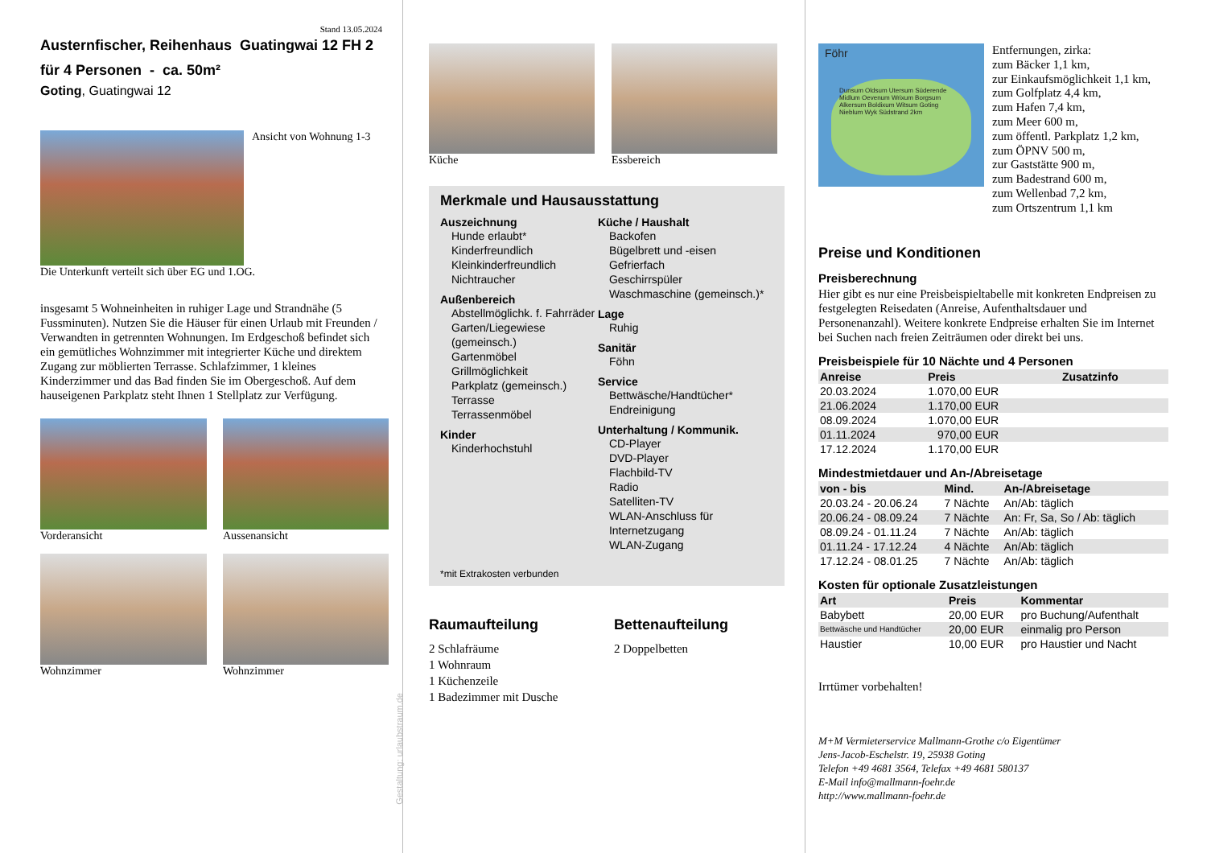Stand 13.05.2024
Austernfischer, Reihenhaus Guatingwai 12 FH 2
für 4 Personen - ca. 50m²
Goting, Guatingwai 12
Ansicht von Wohnung 1-3
Die Unterkunft verteilt sich über EG und 1.OG.
insgesamt 5 Wohneinheiten in ruhiger Lage und Strandnähe (5 Fussminuten). Nutzen Sie die Häuser für einen Urlaub mit Freunden / Verwandten in getrennten Wohnungen. Im Erdgeschoß befindet sich ein gemütliches Wohnzimmer mit integrierter Küche und direktem Zugang zur möblierten Terrasse. Schlafzimmer, 1 kleines Kinderzimmer und das Bad finden Sie im Obergeschoß. Auf dem hauseigenen Parkplatz steht Ihnen 1 Stellplatz zur Verfügung.
Vorderansicht Aussenansicht
Wohnzimmer Wohnzimmer
Gestaltung: urlaubstraum.de
Küche Essbereich
Merkmale und Hausausstattung
Auszeichnung
Hunde erlaubt*
Kinderfreundlich
Kleinkinderfreundlich
Nichtraucher
Außenbereich
Abstellmöglichk. f. Fahrräder
Garten/Liegewiese (gemeinsch.)
Gartenmöbel
Grillmöglichkeit
Parkplatz (gemeinsch.)
Terrasse
Terrassenmöbel
Kinder
Kinderhochstuhl
Küche / Haushalt
Backofen
Bügelbrett und -eisen
Gefrierfach
Geschirrspüler
Waschmaschine (gemeinsch.)*
Lage
Ruhig
Sanitär
Föhn
Service
Bettwäsche/Handtücher*
Endreinigung
Unterhaltung / Kommunik.
CD-Player
DVD-Player
Flachbild-TV
Radio
Satelliten-TV
WLAN-Anschluss für Internetzugang
WLAN-Zugang
*mit Extrakosten verbunden
Raumaufteilung
2 Schlafräume
1 Wohnraum
1 Küchenzeile
1 Badezimmer mit Dusche
Bettenaufteilung
2 Doppelbetten
Föhr
Dunsum Oldsum Utersum Süderende Midlum Oevenum Wrixum Borgsum Alkersum Boldixum Witsum Goting Nieblum Wyk Südstrand 2km
Entfernungen, zirka:
zum Bäcker 1,1 km,
zur Einkaufsmöglichkeit 1,1 km,
zum Golfplatz 4,4 km,
zum Hafen 7,4 km,
zum Meer 600 m,
zum öffentl. Parkplatz 1,2 km,
zum ÖPNV 500 m,
zur Gaststätte 900 m,
zum Badestrand 600 m,
zum Wellenbad 7,2 km,
zum Ortszentrum 1,1 km
Preise und Konditionen
Preisberechnung
Hier gibt es nur eine Preisbeispieltabelle mit konkreten Endpreisen zu festgelegten Reisedaten (Anreise, Aufenthaltsdauer und Personenanzahl). Weitere konkrete Endpreise erhalten Sie im Internet bei Suchen nach freien Zeiträumen oder direkt bei uns.
Preisbeispiele für 10 Nächte und 4 Personen
| Anreise | Preis | Zusatzinfo |
| --- | --- | --- |
| 20.03.2024 | 1.070,00 EUR | |
| 21.06.2024 | 1.170,00 EUR | |
| 08.09.2024 | 1.070,00 EUR | |
| 01.11.2024 | 970,00 EUR | |
| 17.12.2024 | 1.170,00 EUR | |
Mindestmietdauer und An-/Abreisetage
| von - bis | Mind. | An-/Abreisetage |
| --- | --- | --- |
| 20.03.24 - 20.06.24 | 7 Nächte | An/Ab: täglich |
| 20.06.24 - 08.09.24 | 7 Nächte | An: Fr, Sa, So / Ab: täglich |
| 08.09.24 - 01.11.24 | 7 Nächte | An/Ab: täglich |
| 01.11.24 - 17.12.24 | 4 Nächte | An/Ab: täglich |
| 17.12.24 - 08.01.25 | 7 Nächte | An/Ab: täglich |
Kosten für optionale Zusatzleistungen
| Art | Preis | Kommentar |
| --- | --- | --- |
| Babybett | 20,00 EUR | pro Buchung/Aufenthalt |
| Bettwäsche und Handtücher | 20,00 EUR | einmalig pro Person |
| Haustier | 10,00 EUR | pro Haustier und Nacht |
Irrtümer vorbehalten!
M+M Vermieterservice Mallmann-Grothe c/o Eigentümer
Jens-Jacob-Eschelstr. 19, 25938 Goting
Telefon +49 4681 3564, Telefax +49 4681 580137
E-Mail info@mallmann-foehr.de
http://www.mallmann-foehr.de